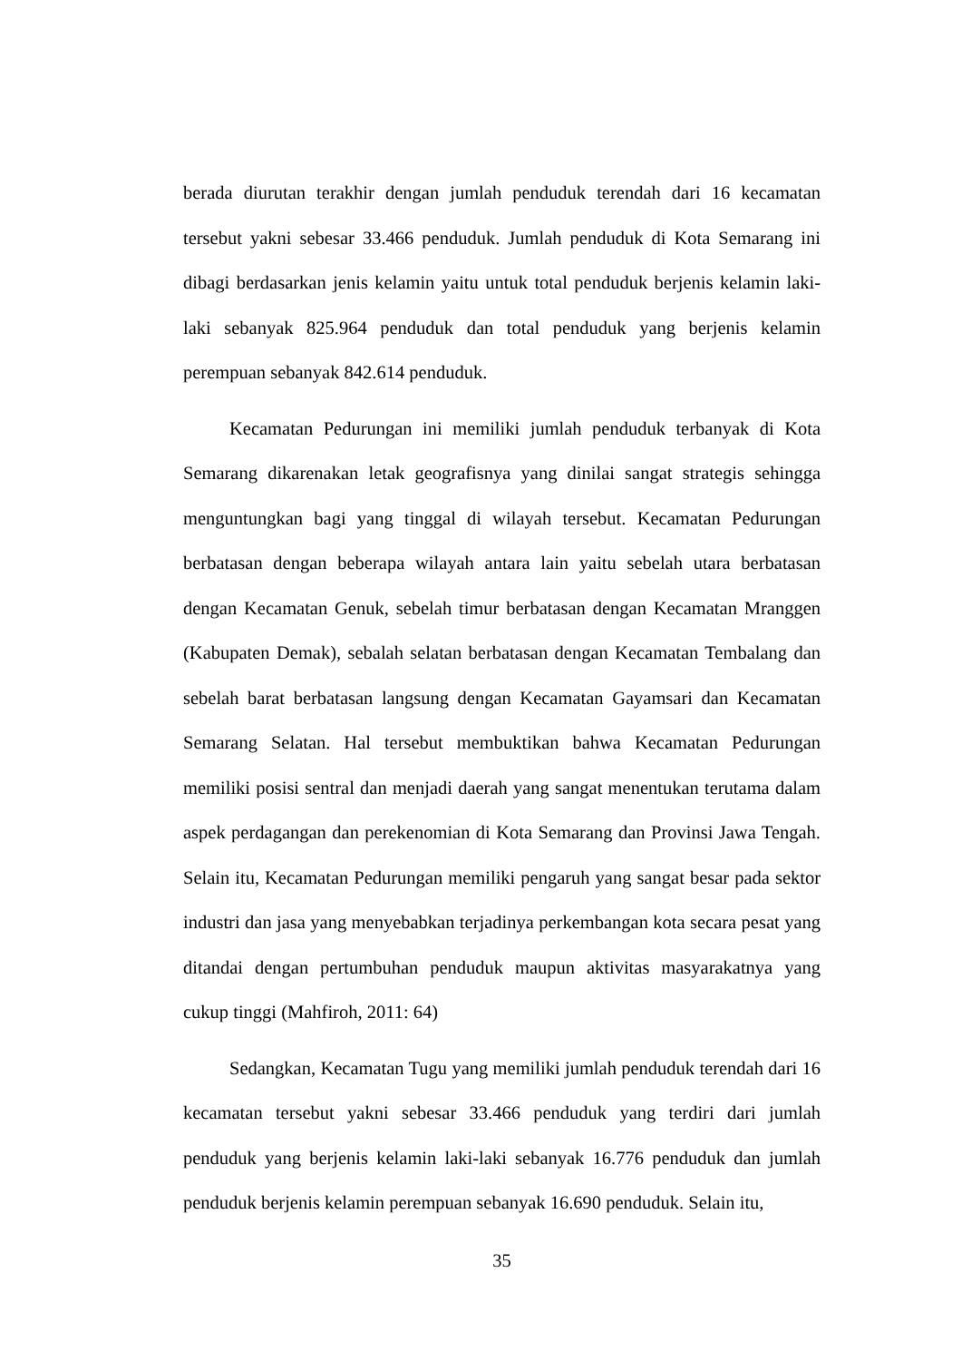berada diurutan terakhir dengan jumlah penduduk terendah dari 16 kecamatan tersebut yakni sebesar 33.466 penduduk. Jumlah penduduk di Kota Semarang ini dibagi berdasarkan jenis kelamin yaitu untuk total penduduk berjenis kelamin laki-laki sebanyak 825.964 penduduk dan total penduduk yang berjenis kelamin perempuan sebanyak 842.614 penduduk.
Kecamatan Pedurungan ini memiliki jumlah penduduk terbanyak di Kota Semarang dikarenakan letak geografisnya yang dinilai sangat strategis sehingga menguntungkan bagi yang tinggal di wilayah tersebut. Kecamatan Pedurungan berbatasan dengan beberapa wilayah antara lain yaitu sebelah utara berbatasan dengan Kecamatan Genuk, sebelah timur berbatasan dengan Kecamatan Mranggen (Kabupaten Demak), sebalah selatan berbatasan dengan Kecamatan Tembalang dan sebelah barat berbatasan langsung dengan Kecamatan Gayamsari dan Kecamatan Semarang Selatan. Hal tersebut membuktikan bahwa Kecamatan Pedurungan memiliki posisi sentral dan menjadi daerah yang sangat menentukan terutama dalam aspek perdagangan dan perekenomian di Kota Semarang dan Provinsi Jawa Tengah. Selain itu, Kecamatan Pedurungan memiliki pengaruh yang sangat besar pada sektor industri dan jasa yang menyebabkan terjadinya perkembangan kota secara pesat yang ditandai dengan pertumbuhan penduduk maupun aktivitas masyarakatnya yang cukup tinggi (Mahfiroh, 2011: 64)
Sedangkan, Kecamatan Tugu yang memiliki jumlah penduduk terendah dari 16 kecamatan tersebut yakni sebesar 33.466 penduduk yang terdiri dari jumlah penduduk yang berjenis kelamin laki-laki sebanyak 16.776 penduduk dan jumlah penduduk berjenis kelamin perempuan sebanyak 16.690 penduduk. Selain itu,
35